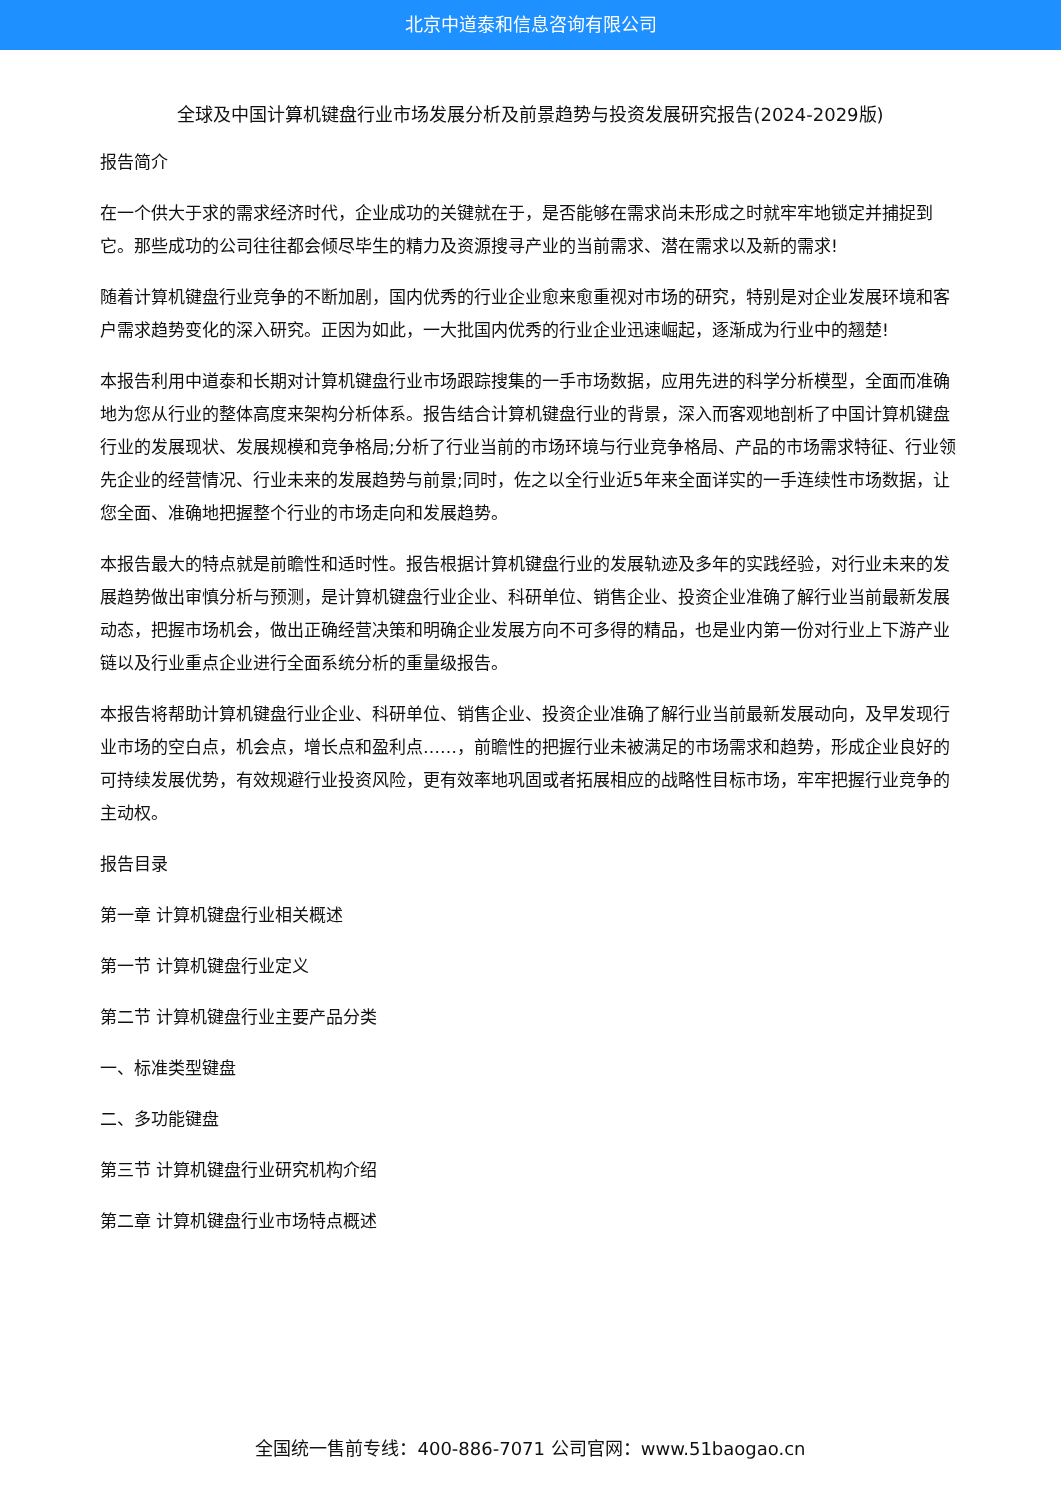北京中道泰和信息咨询有限公司
全球及中国计算机键盘行业市场发展分析及前景趋势与投资发展研究报告(2024-2029版)
报告简介
在一个供大于求的需求经济时代，企业成功的关键就在于，是否能够在需求尚未形成之时就牢牢地锁定并捕捉到它。那些成功的公司往往都会倾尽毕生的精力及资源搜寻产业的当前需求、潜在需求以及新的需求!
随着计算机键盘行业竞争的不断加剧，国内优秀的行业企业愈来愈重视对市场的研究，特别是对企业发展环境和客户需求趋势变化的深入研究。正因为如此，一大批国内优秀的行业企业迅速崛起，逐渐成为行业中的翘楚!
本报告利用中道泰和长期对计算机键盘行业市场跟踪搜集的一手市场数据，应用先进的科学分析模型，全面而准确地为您从行业的整体高度来架构分析体系。报告结合计算机键盘行业的背景，深入而客观地剖析了中国计算机键盘行业的发展现状、发展规模和竞争格局;分析了行业当前的市场环境与行业竞争格局、产品的市场需求特征、行业领先企业的经营情况、行业未来的发展趋势与前景;同时，佐之以全行业近5年来全面详实的一手连续性市场数据，让您全面、准确地把握整个行业的市场走向和发展趋势。
本报告最大的特点就是前瞻性和适时性。报告根据计算机键盘行业的发展轨迹及多年的实践经验，对行业未来的发展趋势做出审慎分析与预测，是计算机键盘行业企业、科研单位、销售企业、投资企业准确了解行业当前最新发展动态，把握市场机会，做出正确经营决策和明确企业发展方向不可多得的精品，也是业内第一份对行业上下游产业链以及行业重点企业进行全面系统分析的重量级报告。
本报告将帮助计算机键盘行业企业、科研单位、销售企业、投资企业准确了解行业当前最新发展动向，及早发现行业市场的空白点，机会点，增长点和盈利点……，前瞻性的把握行业未被满足的市场需求和趋势，形成企业良好的可持续发展优势，有效规避行业投资风险，更有效率地巩固或者拓展相应的战略性目标市场，牢牢把握行业竞争的主动权。
报告目录
第一章 计算机键盘行业相关概述
第一节 计算机键盘行业定义
第二节 计算机键盘行业主要产品分类
一、标准类型键盘
二、多功能键盘
第三节 计算机键盘行业研究机构介绍
第二章 计算机键盘行业市场特点概述
全国统一售前专线：400-886-7071 公司官网：www.51baogao.cn